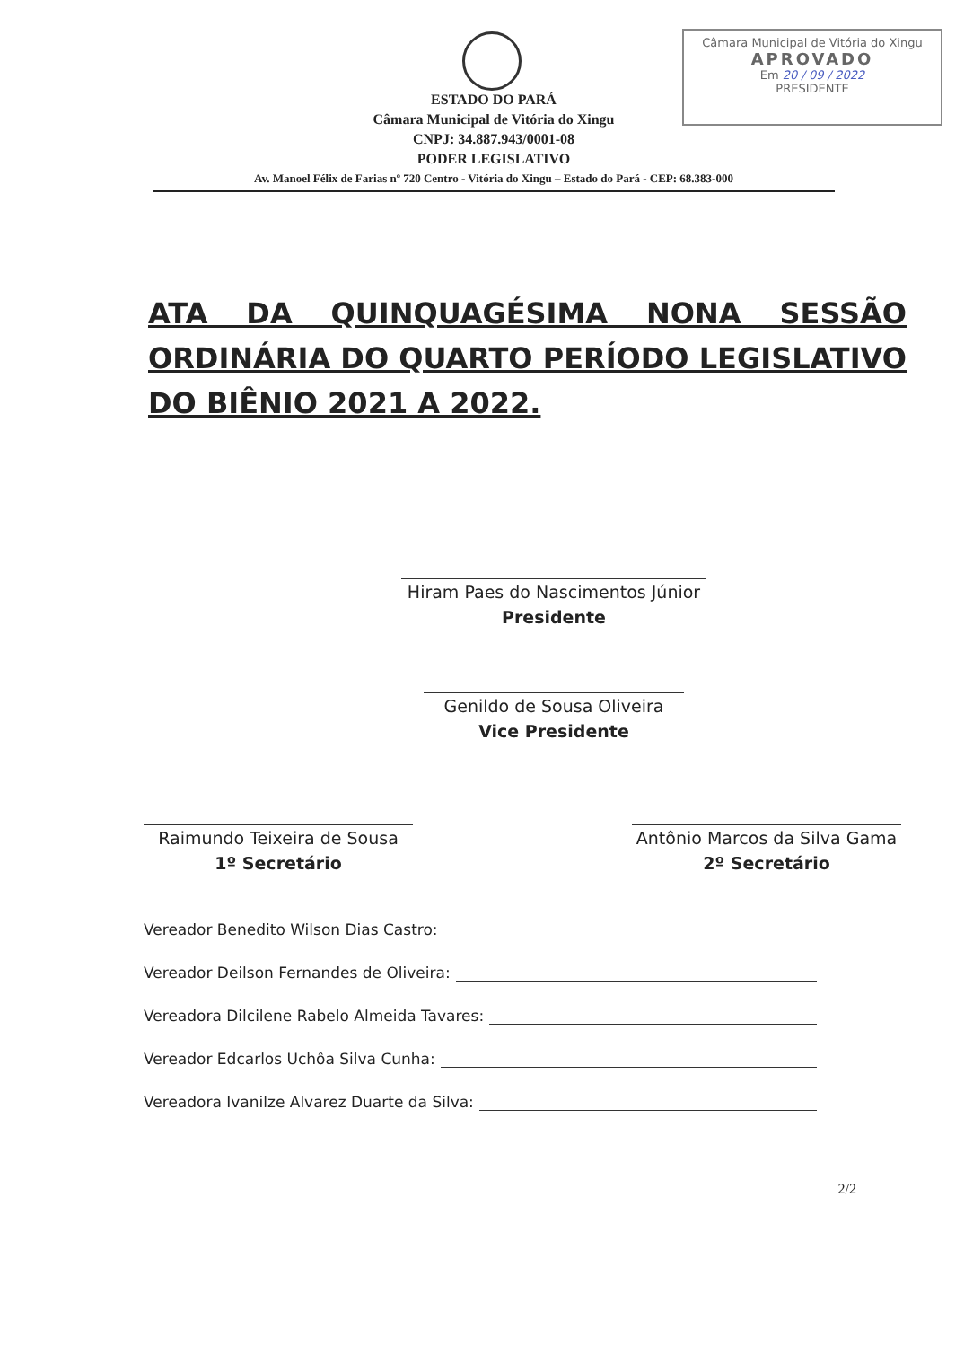Câmara Municipal de Vitória do Xingu
APROVADO
Em 20 / 09 / 2022
PRESIDENTE
ESTADO DO PARÁ
Câmara Municipal de Vitória do Xingu
CNPJ: 34.887.943/0001-08
PODER LEGISLATIVO
Av. Manoel Félix de Farias nº 720 Centro - Vitória do Xingu – Estado do Pará - CEP: 68.383-000
ATA DA QUINQUAGÉSIMA NONA SESSÃO ORDINÁRIA DO QUARTO PERÍODO LEGISLATIVO DO BIÊNIO 2021 A 2022.
Hiram Paes do Nascimentos Júnior
Presidente
Genildo de Sousa Oliveira
Vice Presidente
Raimundo Teixeira de Sousa
1º Secretário
Antônio Marcos da Silva Gama
2º Secretário
Vereador Benedito Wilson Dias Castro:
Vereador Deilson Fernandes de Oliveira:
Vereadora Dilcilene Rabelo Almeida Tavares:
Vereador Edcarlos Uchôa Silva Cunha:
Vereadora Ivanilze Alvarez Duarte da Silva:
2/2